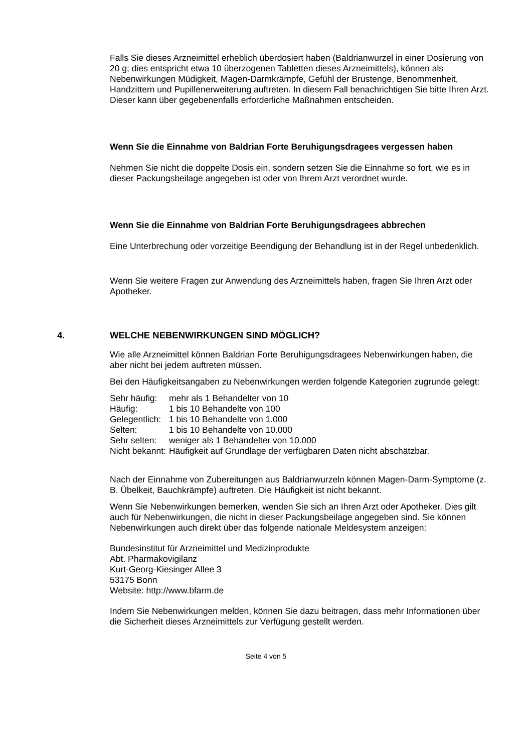Falls Sie dieses Arzneimittel erheblich überdosiert haben (Baldrianwurzel in einer Dosierung von 20 g; dies entspricht etwa 10 überzogenen Tabletten dieses Arzneimittels), können als Nebenwirkungen Müdigkeit, Magen-Darmkrämpfe, Gefühl der Brustenge, Benommenheit, Handzittern und Pupillenerweiterung auftreten. In diesem Fall benachrichtigen Sie bitte Ihren Arzt. Dieser kann über gegebenenfalls erforderliche Maßnahmen entscheiden.
Wenn Sie die Einnahme von Baldrian Forte Beruhigungsdragees vergessen haben
Nehmen Sie nicht die doppelte Dosis ein, sondern setzen Sie die Einnahme so fort, wie es in dieser Packungsbeilage angegeben ist oder von Ihrem Arzt verordnet wurde.
Wenn Sie die Einnahme von Baldrian Forte Beruhigungsdragees abbrechen
Eine Unterbrechung oder vorzeitige Beendigung der Behandlung ist in der Regel unbedenklich.
Wenn Sie weitere Fragen zur Anwendung des Arzneimittels haben, fragen Sie Ihren Arzt oder Apotheker.
4. WELCHE NEBENWIRKUNGEN SIND MÖGLICH?
Wie alle Arzneimittel können Baldrian Forte Beruhigungsdragees Nebenwirkungen haben, die aber nicht bei jedem auftreten müssen.
Bei den Häufigkeitsangaben zu Nebenwirkungen werden folgende Kategorien zugrunde gelegt:
| Sehr häufig: | mehr als 1 Behandelter von 10 |
| Häufig: | 1 bis 10 Behandelte von 100 |
| Gelegentlich: | 1 bis 10 Behandelte von 1.000 |
| Selten: | 1 bis 10 Behandelte von 10.000 |
| Sehr selten: | weniger als 1 Behandelter von 10.000 |
| Nicht bekannt: | Häufigkeit auf Grundlage der verfügbaren Daten nicht abschätzbar. |
Nach der Einnahme von Zubereitungen aus Baldrianwurzeln können Magen-Darm-Symptome (z. B. Übelkeit, Bauchkrämpfe) auftreten. Die Häufigkeit ist nicht bekannt.
Wenn Sie Nebenwirkungen bemerken, wenden Sie sich an Ihren Arzt oder Apotheker. Dies gilt auch für Nebenwirkungen, die nicht in dieser Packungsbeilage angegeben sind. Sie können Nebenwirkungen auch direkt über das folgende nationale Meldesystem anzeigen:
Bundesinstitut für Arzneimittel und Medizinprodukte
Abt. Pharmakovigilanz
Kurt-Georg-Kiesinger Allee 3
53175 Bonn
Website: http://www.bfarm.de
Indem Sie Nebenwirkungen melden, können Sie dazu beitragen, dass mehr Informationen über die Sicherheit dieses Arzneimittels zur Verfügung gestellt werden.
Seite 4 von 5